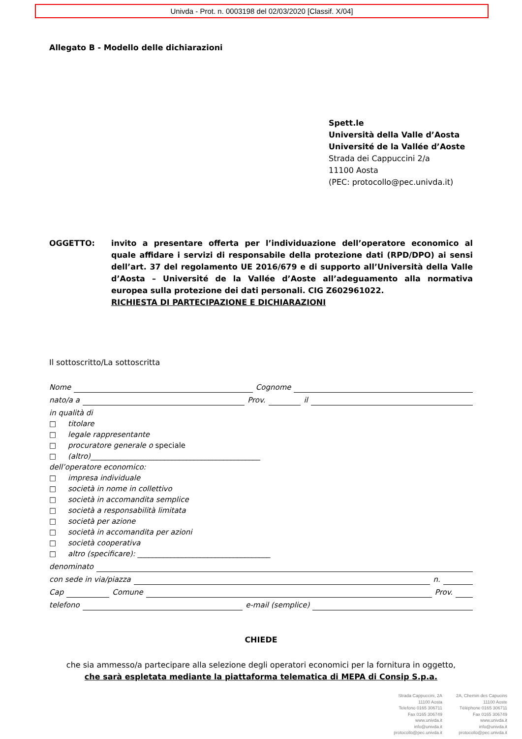Univda - Prot. n. 0003198 del 02/03/2020 [Classif. X/04]
Allegato B - Modello delle dichiarazioni
Spett.le
Università della Valle d’Aosta
Université de la Vallée d’Aoste
Strada dei Cappuccini 2/a
11100 Aosta
(PEC: protocollo@pec.univda.it)
OGGETTO: invito a presentare offerta per l’individuazione dell’operatore economico al quale affidare i servizi di responsabile della protezione dati (RPD/DPO) ai sensi dell’art. 37 del regolamento UE 2016/679 e di supporto all’Università della Valle d’Aosta – Université de la Vallée d’Aoste all’adeguamento alla normativa europea sulla protezione dei dati personali. CIG Z602961022.
RICHIESTA DI PARTECIPAZIONE E DICHIARAZIONI
Il sottoscritto/La sottoscritta
Nome Cognome
nato/a a Prov. il
in qualità di
□ titolare
□ legale rappresentante
□ procuratore generale o speciale
□ (altro)______________________________________________
dell’operatore economico:
□ impresa individuale
□ società in nome in collettivo
□ società in accomandita semplice
□ società a responsabilità limitata
□ società per azione
□ società in accomandita per azioni
□ società cooperativa
□ altro (specificare): ____________________________________
denominato
con sede in via/piazza n.
Cap Comune Prov.
telefono e-mail (semplice)
CHIEDE
che sia ammesso/a partecipare alla selezione degli operatori economici per la fornitura in oggetto,
che sarà espletata mediante la piattaforma telematica di MEPA di Consip S.p.a.
Strada Cappuccini, 2A
11100 Aosta
Telefono 0165 306711
Fax 0165 306749
www.univda.it
info@univda.it
protocollo@pec.univda.it
2A, Chemin des Capucins
11100 Aoste
Téléphone 0165 306711
Fax 0165 306749
www.univda.it
info@univda.it
protocollo@pec.univda.it